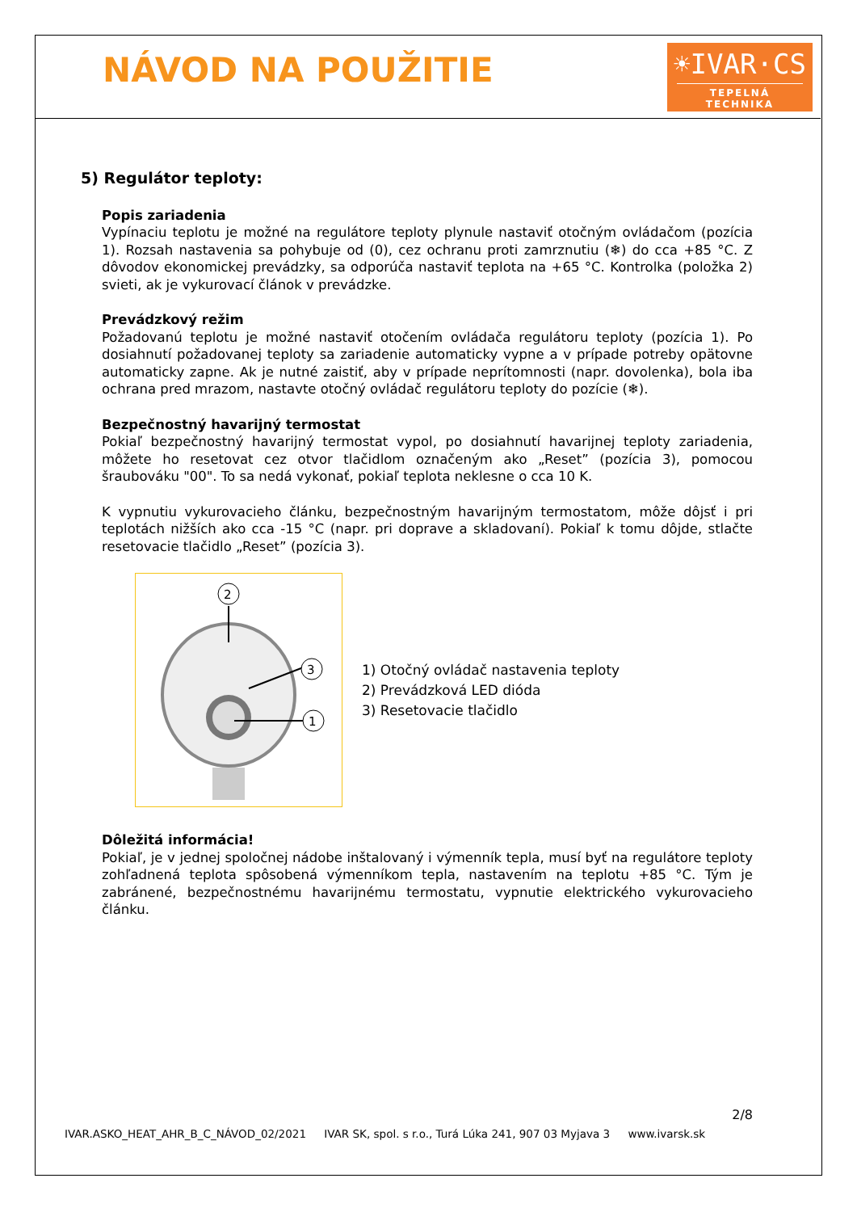NÁVOD NA POUŽITIE
☀IVAR·CS
TEPELNÁ TECHNIKA
5) Regulátor teploty:
Popis zariadenia
Vypínaciu teplotu je možné na regulátore teploty plynule nastaviť otočným ovládačom (pozícia 1). Rozsah nastavenia sa pohybuje od (0), cez ochranu proti zamrznutiu (❄) do cca +85 °C. Z dôvodov ekonomickej prevádzky, sa odporúča nastaviť teplota na +65 °C. Kontrolka (položka 2) svieti, ak je vykurovací článok v prevádzke.
Prevádzkový režim
Požadovanú teplotu je možné nastaviť otočením ovládača regulátoru teploty (pozícia 1). Po dosiahnutí požadovanej teploty sa zariadenie automaticky vypne a v prípade potreby opätovne automaticky zapne. Ak je nutné zaistiť, aby v prípade neprítomnosti (napr. dovolenka), bola iba ochrana pred mrazom, nastavte otočný ovládač regulátoru teploty do pozície (❄).
Bezpečnostný havarijný termostat
Pokiaľ bezpečnostný havarijný termostat vypol, po dosiahnutí havarijnej teploty zariadenia, môžete ho resetovat cez otvor tlačidlom označeným ako „Reset” (pozícia 3), pomocou šraubováku "00". To sa nedá vykonať, pokiaľ teplota neklesne o cca 10 K.
K vypnutiu vykurovacieho článku, bezpečnostným havarijným termostatom, môže dôjsť i pri teplotách nižších ako cca -15 °C (napr. pri doprave a skladovaní). Pokiaľ k tomu dôjde, stlačte resetovacie tlačidlo „Reset” (pozícia 3).
2
3
1
1) Otočný ovládač nastavenia teploty
2) Prevádzková LED dióda
3) Resetovacie tlačidlo
Dôležitá informácia!
Pokiaľ, je v jednej spoločnej nádobe inštalovaný i výmenník tepla, musí byť na regulátore teploty zohľadnená teplota spôsobená výmenníkom tepla, nastavením na teplotu +85 °C. Tým je zabránené, bezpečnostnému havarijnému termostatu, vypnutie elektrického vykurovacieho článku.
2/8
IVAR.ASKO_HEAT_AHR_B_C_NÁVOD_02/2021 IVAR SK, spol. s r.o., Turá Lúka 241, 907 03 Myjava 3 www.ivarsk.sk